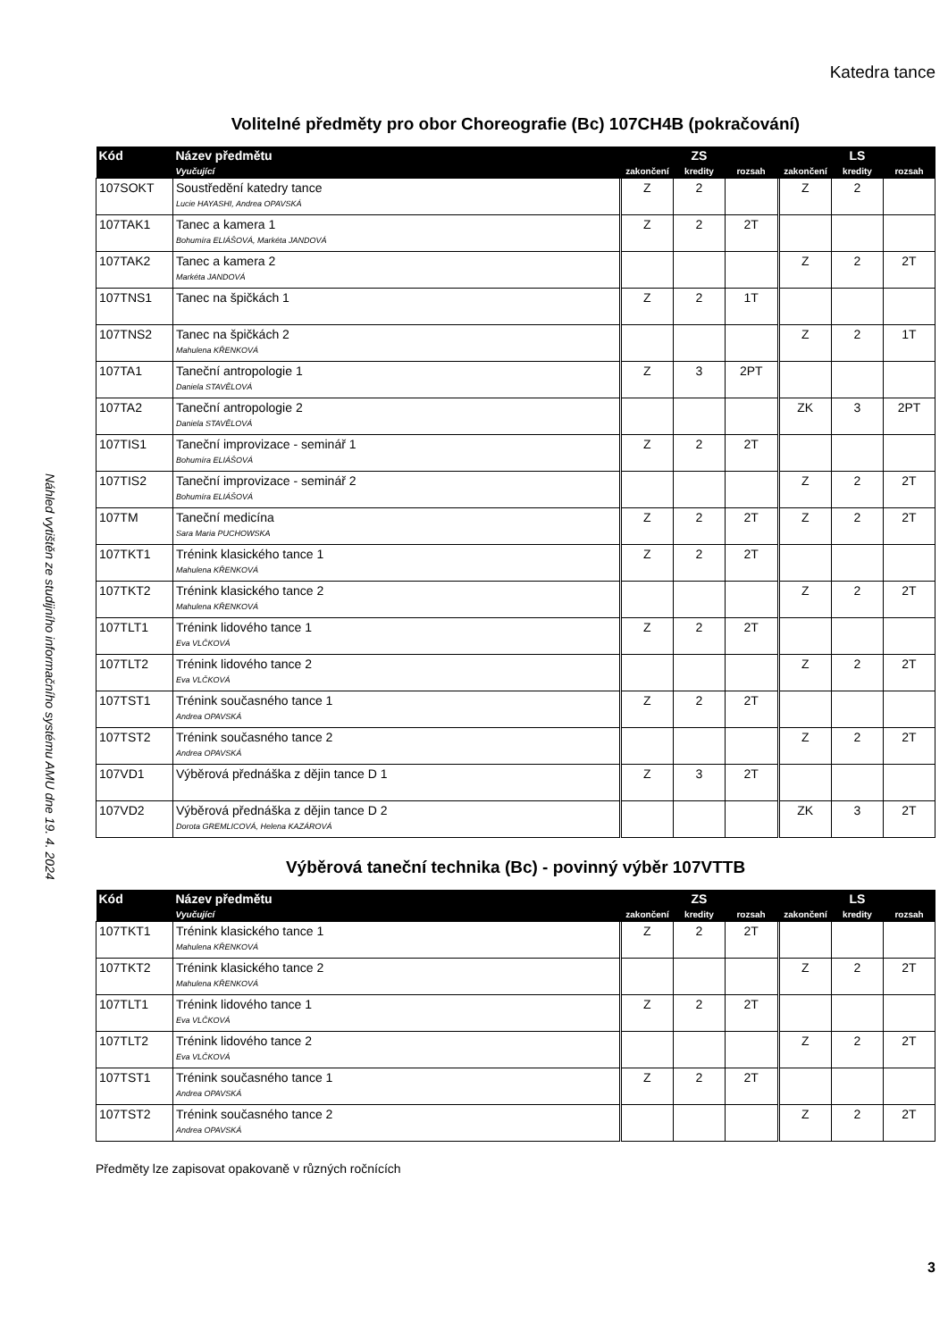Náhled vytištěn ze studijního informačního systému AMU dne 19. 4. 2024
Katedra tance
Volitelné předměty pro obor Choreografie (Bc) 107CH4B (pokračování)
| Kód | Název předmětu | ZS | | | LS | | |
| --- | --- | --- | --- | --- | --- | --- | --- |
| | Vyučující | zakončení | kredity | rozsah | zakončení | kredity | rozsah |
| 107SOKT | Soustředění katedry tance Lucie HAYASHI, Andrea OPAVSKÁ | Z | 2 | | Z | 2 | |
| 107TAK1 | Tanec a kamera 1 Bohumíra ELIÁŠOVÁ, Markéta JANDOVÁ | Z | 2 | 2T | | | |
| 107TAK2 | Tanec a kamera 2 Markéta JANDOVÁ | | | | Z | 2 | 2T |
| 107TNS1 | Tanec na špičkách 1 | Z | 2 | 1T | | | |
| 107TNS2 | Tanec na špičkách 2 Mahulena KŘENKOVÁ | | | | Z | 2 | 1T |
| 107TA1 | Taneční antropologie 1 Daniela STAVĚLOVÁ | Z | 3 | 2PT | | | |
| 107TA2 | Taneční antropologie 2 Daniela STAVĚLOVÁ | | | | ZK | 3 | 2PT |
| 107TIS1 | Taneční improvizace - seminář 1 Bohumíra ELIÁŠOVÁ | Z | 2 | 2T | | | |
| 107TIS2 | Taneční improvizace - seminář 2 Bohumíra ELIÁŠOVÁ | | | | Z | 2 | 2T |
| 107TM | Taneční medicína Sara Maria PUCHOWSKA | Z | 2 | 2T | Z | 2 | 2T |
| 107TKT1 | Trénink klasického tance 1 Mahulena KŘENKOVÁ | Z | 2 | 2T | | | |
| 107TKT2 | Trénink klasického tance 2 Mahulena KŘENKOVÁ | | | | Z | 2 | 2T |
| 107TLT1 | Trénink lidového tance 1 Eva VLČKOVÁ | Z | 2 | 2T | | | |
| 107TLT2 | Trénink lidového tance 2 Eva VLČKOVÁ | | | | Z | 2 | 2T |
| 107TST1 | Trénink současného tance 1 Andrea OPAVSKÁ | Z | 2 | 2T | | | |
| 107TST2 | Trénink současného tance 2 Andrea OPAVSKÁ | | | | Z | 2 | 2T |
| 107VD1 | Výběrová přednáška z dějin tance D 1 | Z | 3 | 2T | | | |
| 107VD2 | Výběrová přednáška z dějin tance D 2 Dorota GREMLICOVÁ, Helena KAZÁROVÁ | | | | ZK | 3 | 2T |
Výběrová taneční technika (Bc) - povinný výběr 107VTTB
| Kód | Název předmětu | ZS | | | LS | | |
| --- | --- | --- | --- | --- | --- | --- | --- |
| | Vyučující | zakončení | kredity | rozsah | zakončení | kredity | rozsah |
| 107TKT1 | Trénink klasického tance 1 Mahulena KŘENKOVÁ | Z | 2 | 2T | | | |
| 107TKT2 | Trénink klasického tance 2 Mahulena KŘENKOVÁ | | | | Z | 2 | 2T |
| 107TLT1 | Trénink lidového tance 1 Eva VLČKOVÁ | Z | 2 | 2T | | | |
| 107TLT2 | Trénink lidového tance 2 Eva VLČKOVÁ | | | | Z | 2 | 2T |
| 107TST1 | Trénink současného tance 1 Andrea OPAVSKÁ | Z | 2 | 2T | | | |
| 107TST2 | Trénink současného tance 2 Andrea OPAVSKÁ | | | | Z | 2 | 2T |
Předměty lze zapisovat opakovaně v různých ročnících
3